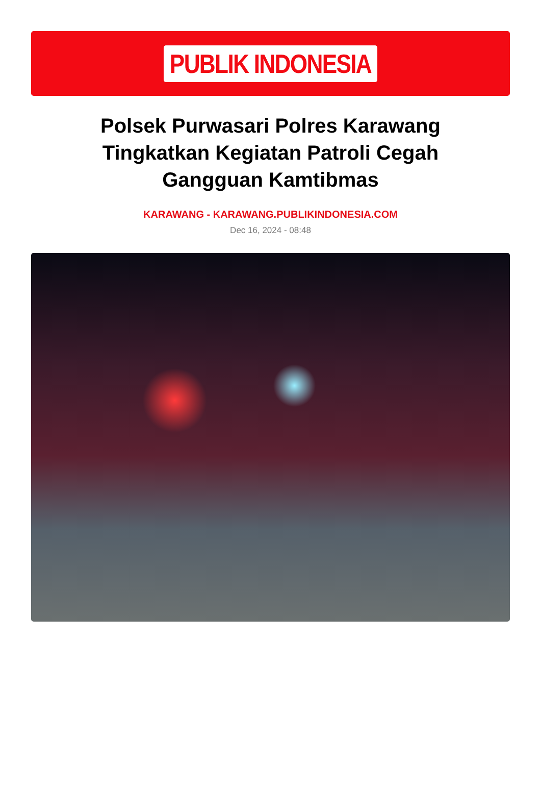PUBLIK INDONESIA
Polsek Purwasari Polres Karawang Tingkatkan Kegiatan Patroli Cegah Gangguan Kamtibmas
KARAWANG - KARAWANG.PUBLIKINDONESIA.COM
Dec 16, 2024 - 08:48